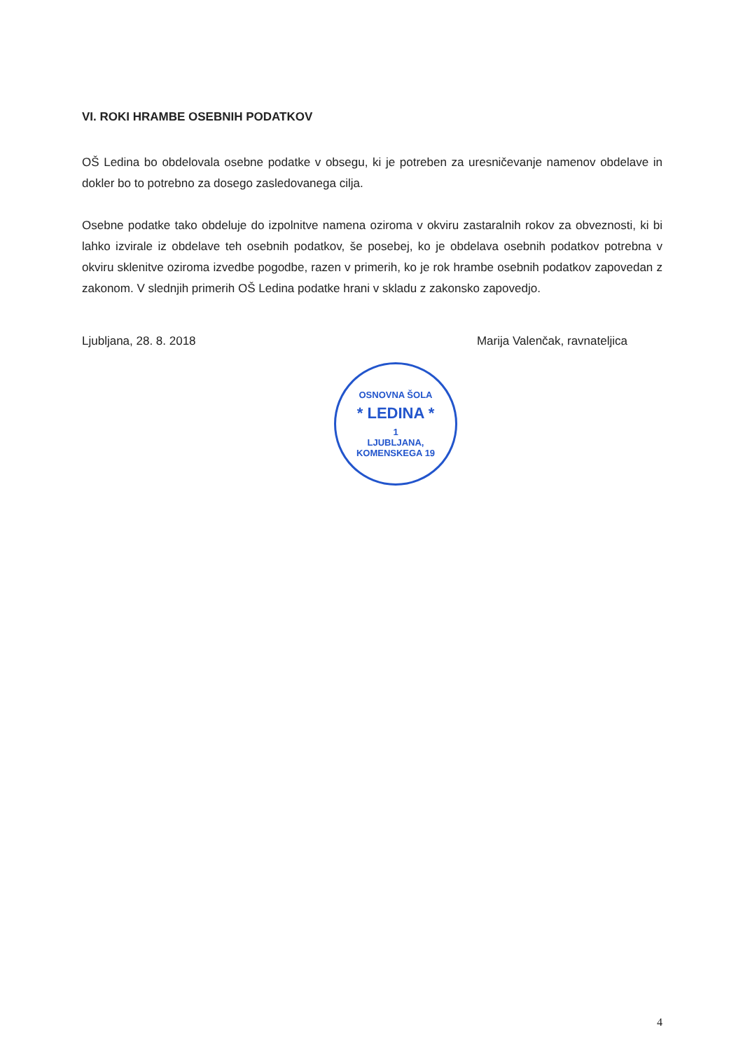VI. ROKI HRAMBE OSEBNIH PODATKOV
OŠ Ledina bo obdelovala osebne podatke v obsegu, ki je potreben za uresničevanje namenov obdelave in dokler bo to potrebno za dosego zasledovanega cilja.
Osebne podatke tako obdeluje do izpolnitve namena oziroma v okviru zastaralnih rokov za obveznosti, ki bi lahko izvirale iz obdelave teh osebnih podatkov, še posebej, ko je obdelava osebnih podatkov potrebna v okviru sklenitve oziroma izvedbe pogodbe, razen v primerih, ko je rok hrambe osebnih podatkov zapovedan z zakonom. V slednjih primerih OŠ Ledina podatke hrani v skladu z zakonsko zapovedjo.
Ljubljana, 28. 8. 2018 Marija Valenčak, ravnateljica
OSNOVNA ŠOLA
* LEDINA *
1
LJUBLJANA, KOMENSKEGA 19
4